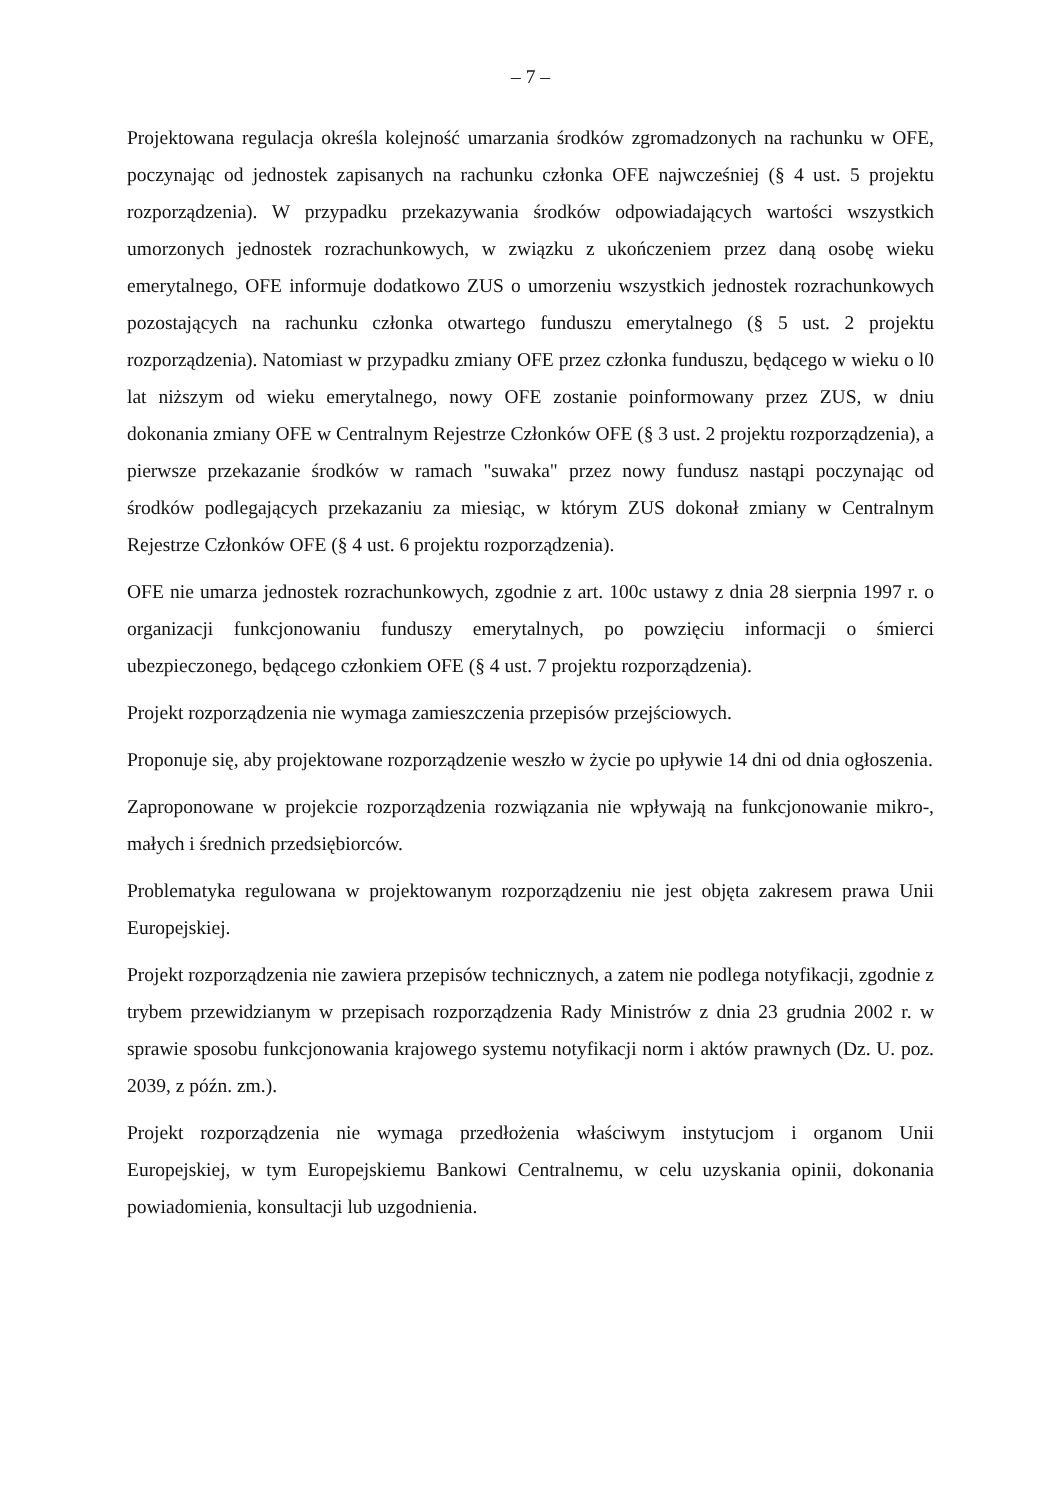– 7 –
Projektowana regulacja określa kolejność umarzania środków zgromadzonych na rachunku w OFE, poczynając od jednostek zapisanych na rachunku członka OFE najwcześniej (§ 4 ust. 5 projektu rozporządzenia). W przypadku przekazywania środków odpowiadających wartości wszystkich umorzonych jednostek rozrachunkowych, w związku z ukończeniem przez daną osobę wieku emerytalnego, OFE informuje dodatkowo ZUS o umorzeniu wszystkich jednostek rozrachunkowych pozostających na rachunku członka otwartego funduszu emerytalnego (§ 5 ust. 2 projektu rozporządzenia). Natomiast w przypadku zmiany OFE przez członka funduszu, będącego w wieku o l0 lat niższym od wieku emerytalnego, nowy OFE zostanie poinformowany przez ZUS, w dniu dokonania zmiany OFE w Centralnym Rejestrze Członków OFE (§ 3 ust. 2 projektu rozporządzenia), a pierwsze przekazanie środków w ramach "suwaka" przez nowy fundusz nastąpi poczynając od środków podlegających przekazaniu za miesiąc, w którym ZUS dokonał zmiany w Centralnym Rejestrze Członków OFE (§ 4 ust. 6 projektu rozporządzenia).
OFE nie umarza jednostek rozrachunkowych, zgodnie z art. 100c ustawy z dnia 28 sierpnia 1997 r. o organizacji funkcjonowaniu funduszy emerytalnych, po powzięciu informacji o śmierci ubezpieczonego, będącego członkiem OFE (§ 4 ust. 7 projektu rozporządzenia).
Projekt rozporządzenia nie wymaga zamieszczenia przepisów przejściowych.
Proponuje się, aby projektowane rozporządzenie weszło w życie po upływie 14 dni od dnia ogłoszenia.
Zaproponowane w projekcie rozporządzenia rozwiązania nie wpływają na funkcjonowanie mikro-, małych i średnich przedsiębiorców.
Problematyka regulowana w projektowanym rozporządzeniu nie jest objęta zakresem prawa Unii Europejskiej.
Projekt rozporządzenia nie zawiera przepisów technicznych, a zatem nie podlega notyfikacji, zgodnie z trybem przewidzianym w przepisach rozporządzenia Rady Ministrów z dnia 23 grudnia 2002 r. w sprawie sposobu funkcjonowania krajowego systemu notyfikacji norm i aktów prawnych (Dz. U. poz. 2039, z późn. zm.).
Projekt rozporządzenia nie wymaga przedłożenia właściwym instytucjom i organom Unii Europejskiej, w tym Europejskiemu Bankowi Centralnemu, w celu uzyskania opinii, dokonania powiadomienia, konsultacji lub uzgodnienia.